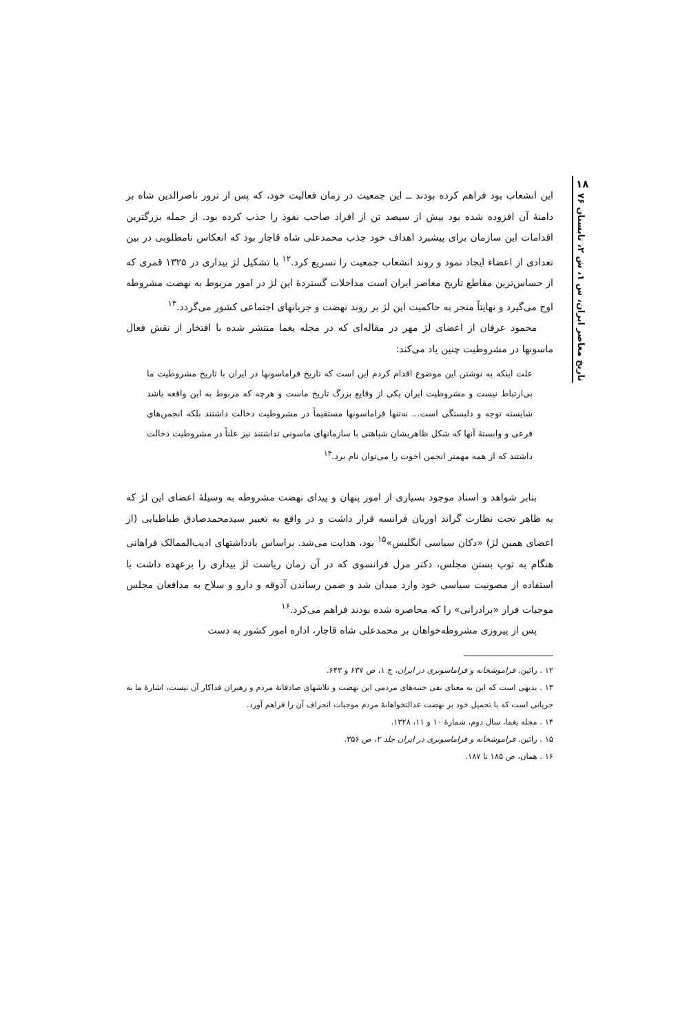۱۸
تاریخ معاصر ایران، س ۱، ش ۲، تابستان ۷۶
این انشعاب بود فراهم کرده بودند ــ این جمعیت در زمان فعالیت خود، که پس از ترور ناصرالدین شاه بر دامنهٔ آن افزوده شده بود بیش از سیصد تن از افراد صاحب نفوذ را جذب کرده بود. از جمله بزرگترین اقدامات این سازمان برای پیشبرد اهداف خود جذب محمدعلی شاه قاجار بود که انعکاس نامطلوبی در بین تعدادی از اعضاء ایجاد نمود و روند انشعاب جمعیت را تسریع کرد.<sup>۱۲</sup> با تشکیل لژ بیداری در ۱۳۲۵ قمری که از حساس‌ترین مقاطع تاریخ معاصر ایران است مداخلات گستردهٔ این لژ در امور مربوط به نهضت مشروطه اوج می‌گیرد و نهایتاً منجر به حاکمیت این لژ بر روند نهضت و جریانهای اجتماعی کشور می‌گردد.<sup>۱۳</sup>
محمود عرفان از اعضای لژ مهر در مقاله‌ای که در مجله یغما منتشر شده با افتخار از نقش فعال ماسونها در مشروطیت چنین یاد می‌کند:
علت اینکه به نوشتن این موضوع اقدام کردم این است که تاریخ فراماسونها در ایران با تاریخ مشروطیت ما بی‌ارتباط نیست و مشروطیت ایران یکی از وقایع بزرگ تاریخ ماست و هرچه که مربوط به این واقعه باشد شایسته توجه و دلبستگی است... نه‌تنها فراماسونها مستقیماً در مشروطیت دخالت داشتند بلکه انجمن‌های فرعی و وابستهٔ آنها که شکل ظاهریشان شباهتی با سازمانهای ماسونی نداشتند نیز علناً در مشروطیت دخالت داشتند که از همه مهمتر انجمن اخوت را می‌توان نام برد.<sup>۱۴</sup>
بنابر شواهد و اسناد موجود بسیاری از امور پنهان و پیدای نهضت مشروطه به وسیلهٔ اعضای این لژ که به ظاهر تحت نظارت گراند اوریان فرانسه قرار داشت و در واقع به تعبیر سیدمحمدصادق طباطبایی (از اعضای همین لژ) «دکان سیاسی انگلیس»<sup>۱۵</sup> بود، هدایت می‌شد. براساس یادداشتهای ادیب‌الممالک فراهانی هنگام به توپ بستن مجلس، دکتر مرل فرانسوی که در آن زمان ریاست لژ بیداری را برعهده داشت با استفاده از مصونیت سیاسی خود وارد میدان شد و ضمن رساندن آذوقه و دارو و سلاح به مدافعان مجلس موجبات فرار «برادرانی» را که محاصره شده بودند فراهم می‌کرد.<sup>۱۶</sup>
پس از پیروزی مشروطه‌خواهان بر محمدعلی شاه قاجار، اداره امور کشور به دست
۱۲ . رائین. فراموشخانه و فراماسونری در ایران، ج ۱، ص ۶۳۷ و ۶۴۳.
۱۳ . بدیهی است که این به معنای نفی جنبه‌های مردمی این نهضت و تلاشهای صادقانهٔ مردم و رهبران فداکار آن نیست، اشارهٔ ما به جریانی است که با تحمیل خود بر نهضت عدالتخواهانهٔ مردم موجبات انحراف آن را فراهم آورد.
۱۴ . مجله یغما، سال دوم، شمارهٔ ۱۰ و ۱۱، ۱۳۲۸.
۱۵ . رائین. فراموشخانه و فراماسونری در ایران جلد ۲، ص ۳۵۶.
۱۶ . همان، ص ۱۸۵ تا ۱۸۷.